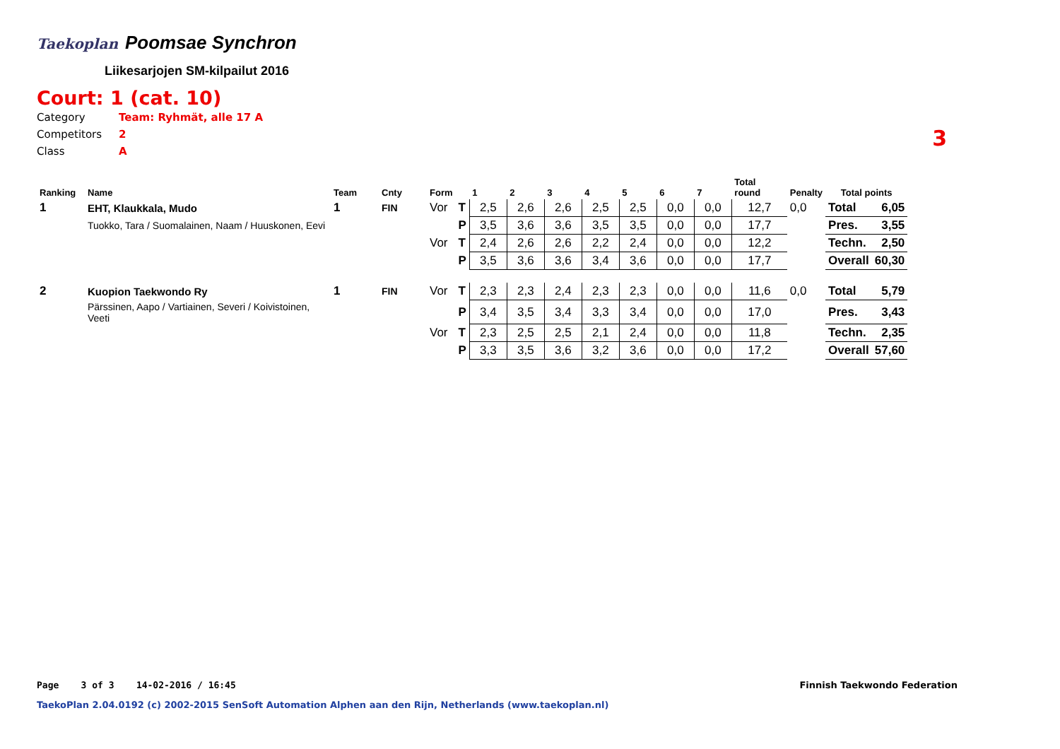Taekoplan Poomsae Synchron
Liikesarjojen SM-kilpailut 2016
Court: 1 (cat. 10)
Category Team: Ryhmät, alle 17 A
Competitors 2
Class A
3
| Ranking | Name | Team | Cnty | Form | | 1 | 2 | 3 | 4 | 5 | 6 | 7 | Total round | Penalty | Total points | |
| --- | --- | --- | --- | --- | --- | --- | --- | --- | --- | --- | --- | --- | --- | --- | --- | --- |
| 1 | EHT, Klaukkala, Mudo | 1 | FIN | Vor | T | 2,5 | 2,6 | 2,6 | 2,5 | 2,5 | 0,0 | 0,0 | 12,7 | 0,0 | Total | 6,05 |
| | Tuokko, Tara / Suomalainen, Naam / Huuskonen, Eevi | | | | P | 3,5 | 3,6 | 3,6 | 3,5 | 3,5 | 0,0 | 0,0 | 17,7 | | Pres. | 3,55 |
| | | | | Vor | T | 2,4 | 2,6 | 2,6 | 2,2 | 2,4 | 0,0 | 0,0 | 12,2 | | Techn. | 2,50 |
| | | | | | P | 3,5 | 3,6 | 3,6 | 3,4 | 3,6 | 0,0 | 0,0 | 17,7 | | Overall | 60,30 |
| 2 | Kuopion Taekwondo Ry | 1 | FIN | Vor | T | 2,3 | 2,3 | 2,4 | 2,3 | 2,3 | 0,0 | 0,0 | 11,6 | 0,0 | Total | 5,79 |
| | Pärssinen, Aapo / Vartiainen, Severi / Koivistoinen, Veeti | | | | P | 3,4 | 3,5 | 3,4 | 3,3 | 3,4 | 0,0 | 0,0 | 17,0 | | Pres. | 3,43 |
| | | | | Vor | T | 2,3 | 2,5 | 2,5 | 2,1 | 2,4 | 0,0 | 0,0 | 11,8 | | Techn. | 2,35 |
| | | | | | P | 3,3 | 3,5 | 3,6 | 3,2 | 3,6 | 0,0 | 0,0 | 17,2 | | Overall | 57,60 |
Page 3 of 3 14-02-2016 / 16:45
Finnish Taekwondo Federation
TaekoPlan 2.04.0192 (c) 2002-2015 SenSoft Automation Alphen aan den Rijn, Netherlands (www.taekoplan.nl)